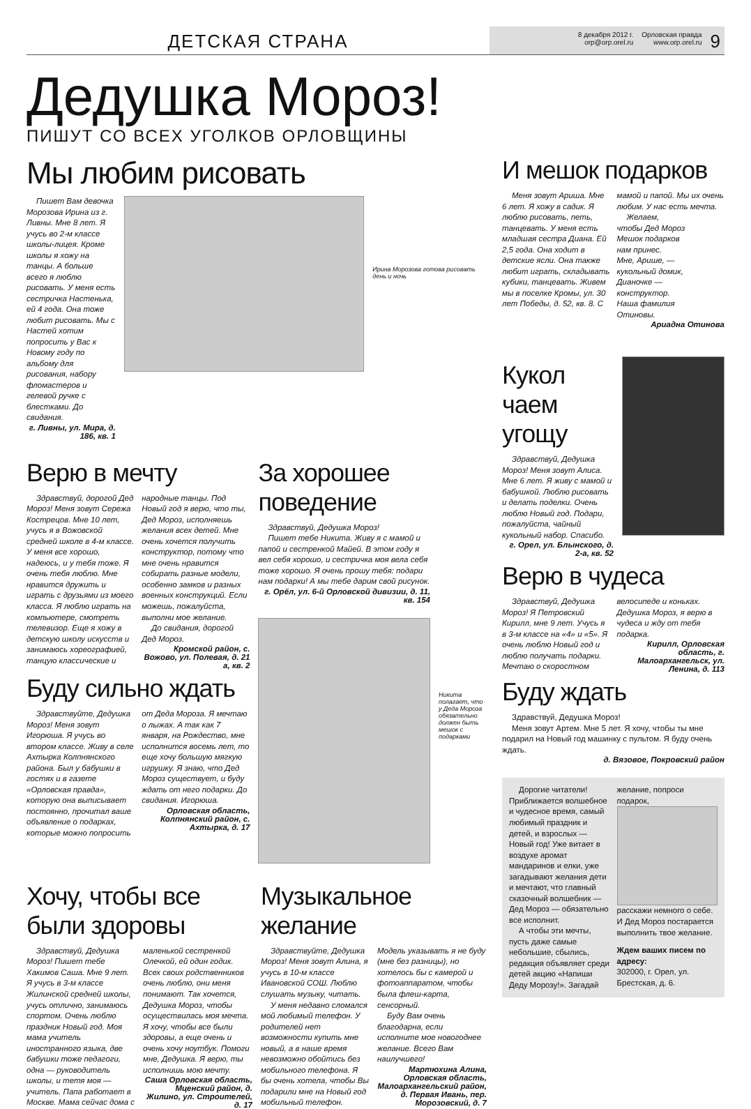ДЕТСКАЯ СТРАНА
8 декабря 2012 г.
orp@orp.orel.ru
Орловская правда
www.orp.orel.ru
9
Дедушка Мороз!
ПИШУТ СО ВСЕХ УГОЛКОВ ОРЛОВЩИНЫ
Мы любим рисовать
Пишет Вам девочка Морозова Ирина из г. Ливны. Мне 8 лет. Я учусь во 2-м классе школы-лицея. Кроме школы я хожу на танцы. А больше всего я люблю рисовать. У меня есть сестричка Настенька, ей 4 года. Она тоже любит рисовать. Мы с Настей хотим попросить у Вас к Новому году по альбому для рисования, набору фломастеров и гелевой ручке с блестками. До свидания.
г. Ливны, ул. Мира, д. 186, кв. 1
Ирина Морозова готова рисовать день и ночь
Верю в мечту
Здравствуй, дорогой Дед Мороз! Меня зовут Сережа Кострецов. Мне 10 лет, учусь я в Вожовской средней школе в 4-м классе. У меня все хорошо, надеюсь, и у тебя тоже. Я очень тебя люблю. Мне нравится дружить и играть с друзьями из моего класса. Я люблю играть на компьютере, смотреть телевизор. Еще я хожу в детскую школу искусств и занимаюсь хореографией, танцую классические и народные танцы. Под Новый год я верю, что ты, Дед Мороз, исполняешь желания всех детей. Мне очень хочется получить конструктор, потому что мне очень нравится собирать разные модели, особенно замков и разных военных конструкций. Если можешь, пожалуйста, выполни мое желание.
До свидания, дорогой Дед Мороз.
Кромской район, с. Вожово, ул. Полевая, д. 21 а, кв. 2
Буду сильно ждать
Здравствуйте, Дедушка Мороз! Меня зовут Игорюша. Я учусь во втором классе. Живу в селе Ахтырка Колпнянского района. Был у бабушки в гостях и в газете «Орловская правда», которую она выписывает постоянно, прочитал ваше объявление о подарках, которые можно попросить от Деда Мороза. Я мечтаю о лыжах. А так как 7 января, на Рождество, мне исполнится восемь лет, то еще хочу большую мягкую игрушку. Я знаю, что Дед Мороз существует, и буду ждать от него подарки. До свидания. Игорюша.
Орловская область, Колпнянский район, с. Ахтырка, д. 17
За хорошее поведение
Здравствуй, Дедушка Мороз!
Пишет тебе Никита. Живу я с мамой и папой и сестренкой Майей. В этом году я вел себя хорошо, и сестричка моя вела себя тоже хорошо. Я очень прошу тебя: подари нам подарки! А мы тебе дарим свой рисунок.
г. Орёл, ул. 6-й Орловской дивизии, д. 11, кв. 154
Никита полагает, что у Деда Мороза обязательно должен быть мешок с подарками
Хочу, чтобы все были здоровы
Здравствуй, Дедушка Мороз! Пишет тебе Хакимов Саша. Мне 9 лет. Я учусь в 3-м классе Жилинской средней школы, учусь отлично, занимаюсь спортом. Очень люблю праздник Новый год. Моя мама учитель иностранного языка, две бабушки тоже педагоги, одна — руководитель школы, и тетя моя — учитель. Папа работает в Москве. Мама сейчас дома с маленькой сестренкой Олечкой, ей один годик. Всех своих родственников очень люблю, они меня понимают. Так хочется, Дедушка Мороз, чтобы осуществилась моя мечта. Я хочу, чтобы все были здоровы, а еще очень и очень хочу ноутбук. Помоги мне, Дедушка. Я верю, ты исполнишь мою мечту.
Саша Орловская область, Мценский район, д. Жилино, ул. Строителей, д. 17
Музыкальное желание
Здравствуйте, Дедушка Мороз! Меня зовут Алина, я учусь в 10-м классе Ивановской СОШ. Люблю слушать музыку, читать.
У меня недавно сломался мой любимый телефон. У родителей нет возможности купить мне новый, а в наше время невозможно обойтись без мобильного телефона. Я бы очень хотела, чтобы Вы подарили мне на Новый год мобильный телефон. Модель указывать я не буду (мне без разницы), но хотелось бы с камерой и фотоаппаратом, чтобы была флеш-карта, сенсорный.
Буду Вам очень благодарна, если исполните мое новогоднее желание. Всего Вам наилучшего!
Мартюхина Алина, Орловская область, Малоархангельский район, д. Первая Ивань, пер. Морозовский, д. 7
И мешок подарков
Меня зовут Ариша. Мне 6 лет. Я хожу в садик. Я люблю рисовать, петь, танцевать. У меня есть младшая сестра Диана. Ей 2,5 года. Она ходит в детские ясли. Она также любит играть, складывать кубики, танцевать. Живем мы в поселке Кромы, ул. 30 лет Победы, д. 52, кв. 8. С мамой и папой. Мы их очень любим. У нас есть мечта.
Желаем,
чтобы Дед Мороз
Мешок подарков
нам принес.
Мне, Арише, —
кукольный домик,
Дианочке —
конструктор.
Наша фамилия
Отиновы.
Ариадна Отинова
Кукол чаем угощу
Здравствуй, Дедушка Мороз! Меня зовут Алиса. Мне 6 лет. Я живу с мамой и бабушкой. Люблю рисовать и делать поделки. Очень люблю Новый год. Подари, пожалуйста, чайный кукольный набор. Спасибо.
г. Орел, ул. Блынского, д. 2-а, кв. 52
Верю в чудеса
Здравствуй, Дедушка Мороз! Я Петровский Кирилл, мне 9 лет. Учусь я в 3-м классе на «4» и «5». Я очень люблю Новый год и люблю получать подарки. Мечтаю о скоростном велосипеде и коньках. Дедушка Мороз, я верю в чудеса и жду от тебя подарка.
Кирилл, Орловская область, г. Малоархангельск, ул. Ленина, д. 113
Буду ждать
Здравствуй, Дедушка Мороз!
Меня зовут Артем. Мне 5 лет. Я хочу, чтобы ты мне подарил на Новый год машинку с пультом. Я буду очень ждать.
д. Вязовое, Покровский район
Дорогие читатели! Приближается волшебное и чудесное время, самый любимый праздник и детей, и взрослых — Новый год! Уже витает в воздухе аромат мандаринов и елки, уже загадывают желания дети и мечтают, что главный сказочный волшебник — Дед Мороз — обязательно все исполнит.
А чтобы эти мечты, пусть даже самые небольшие, сбылись, редакция объявляет среди детей акцию «Напиши Деду Морозу!». Загадай желание, попроси подарок,
расскажи немного о себе. И Дед Мороз постарается выполнить твое желание.
Ждем ваших писем по адресу:
302000, г. Орел, ул. Брестская, д. 6.